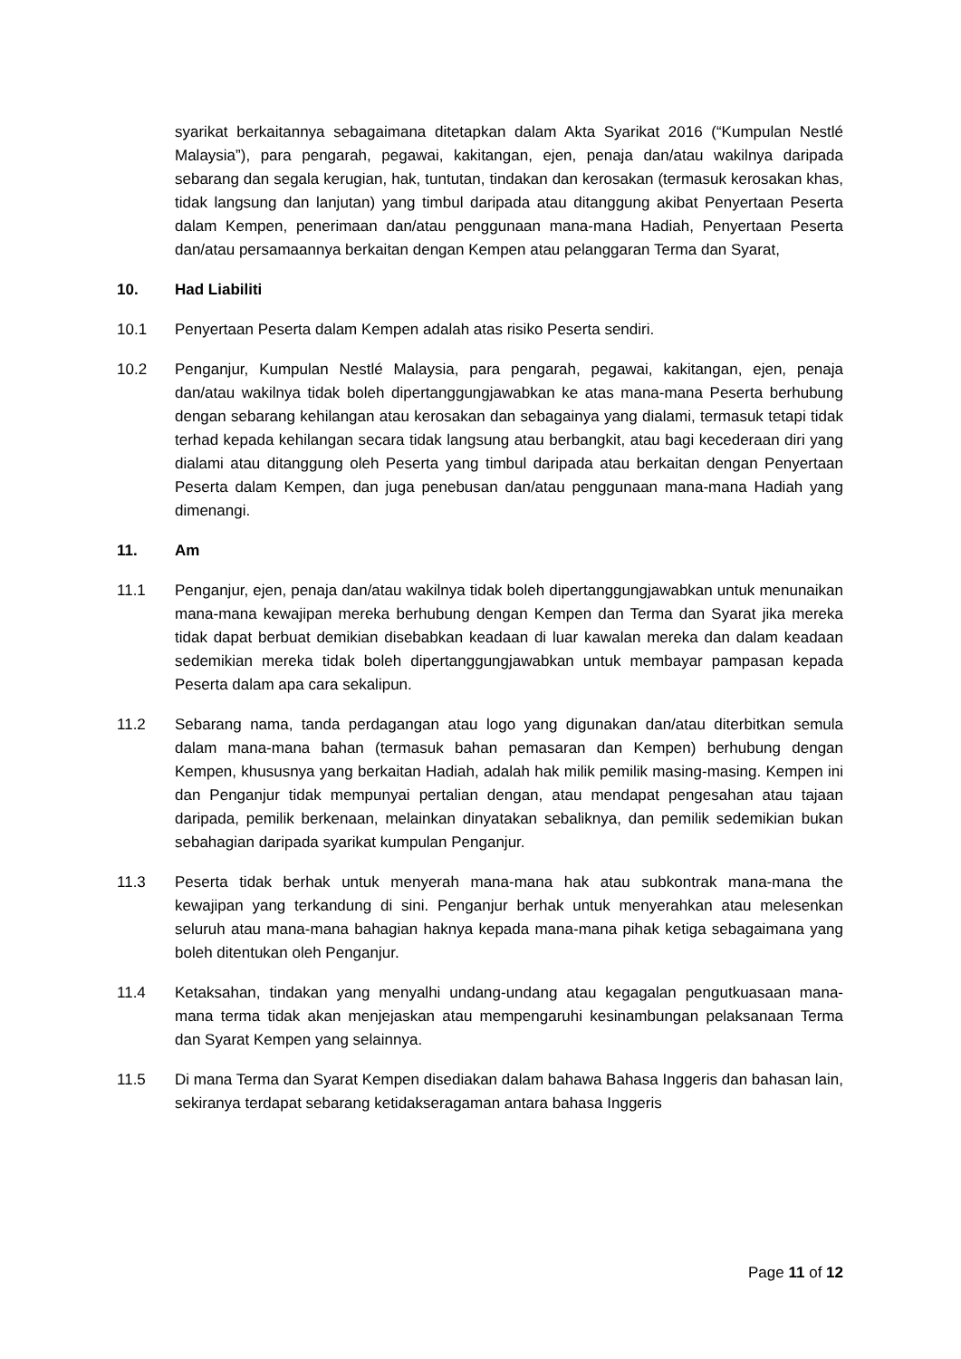syarikat berkaitannya sebagaimana ditetapkan dalam Akta Syarikat 2016 (“Kumpulan Nestlé Malaysia”), para pengarah, pegawai, kakitangan, ejen, penaja dan/atau wakilnya daripada sebarang dan segala kerugian, hak, tuntutan, tindakan dan kerosakan (termasuk kerosakan khas, tidak langsung dan lanjutan) yang timbul daripada atau ditanggung akibat Penyertaan Peserta dalam Kempen, penerimaan dan/atau penggunaan mana-mana Hadiah, Penyertaan Peserta dan/atau persamaannya berkaitan dengan Kempen atau pelanggaran Terma dan Syarat,
10. Had Liabiliti
10.1 Penyertaan Peserta dalam Kempen adalah atas risiko Peserta sendiri.
10.2 Penganjur, Kumpulan Nestlé Malaysia, para pengarah, pegawai, kakitangan, ejen, penaja dan/atau wakilnya tidak boleh dipertanggungjawabkan ke atas mana-mana Peserta berhubung dengan sebarang kehilangan atau kerosakan dan sebagainya yang dialami, termasuk tetapi tidak terhad kepada kehilangan secara tidak langsung atau berbangkit, atau bagi kecederaan diri yang dialami atau ditanggung oleh Peserta yang timbul daripada atau berkaitan dengan Penyertaan Peserta dalam Kempen, dan juga penebusan dan/atau penggunaan mana-mana Hadiah yang dimenangi.
11. Am
11.1 Penganjur, ejen, penaja dan/atau wakilnya tidak boleh dipertanggungjawabkan untuk menunaikan mana-mana kewajipan mereka berhubung dengan Kempen dan Terma dan Syarat jika mereka tidak dapat berbuat demikian disebabkan keadaan di luar kawalan mereka dan dalam keadaan sedemikian mereka tidak boleh dipertanggungjawabkan untuk membayar pampasan kepada Peserta dalam apa cara sekalipun.
11.2 Sebarang nama, tanda perdagangan atau logo yang digunakan dan/atau diterbitkan semula dalam mana-mana bahan (termasuk bahan pemasaran dan Kempen) berhubung dengan Kempen, khususnya yang berkaitan Hadiah, adalah hak milik pemilik masing-masing. Kempen ini dan Penganjur tidak mempunyai pertalian dengan, atau mendapat pengesahan atau tajaan daripada, pemilik berkenaan, melainkan dinyatakan sebaliknya, dan pemilik sedemikian bukan sebahagian daripada syarikat kumpulan Penganjur.
11.3 Peserta tidak berhak untuk menyerah mana-mana hak atau subkontrak mana-mana the kewajipan yang terkandung di sini. Penganjur berhak untuk menyerahkan atau melesenkan seluruh atau mana-mana bahagian haknya kepada mana-mana pihak ketiga sebagaimana yang boleh ditentukan oleh Penganjur.
11.4 Ketaksahan, tindakan yang menyalhi undang-undang atau kegagalan pengutkuasaan mana-mana terma tidak akan menjejaskan atau mempengaruhi kesinambungan pelaksanaan Terma dan Syarat Kempen yang selainnya.
11.5 Di mana Terma dan Syarat Kempen disediakan dalam bahawa Bahasa Inggeris dan bahasan lain, sekiranya terdapat sebarang ketidakseragaman antara bahasa Inggeris
Page 11 of 12